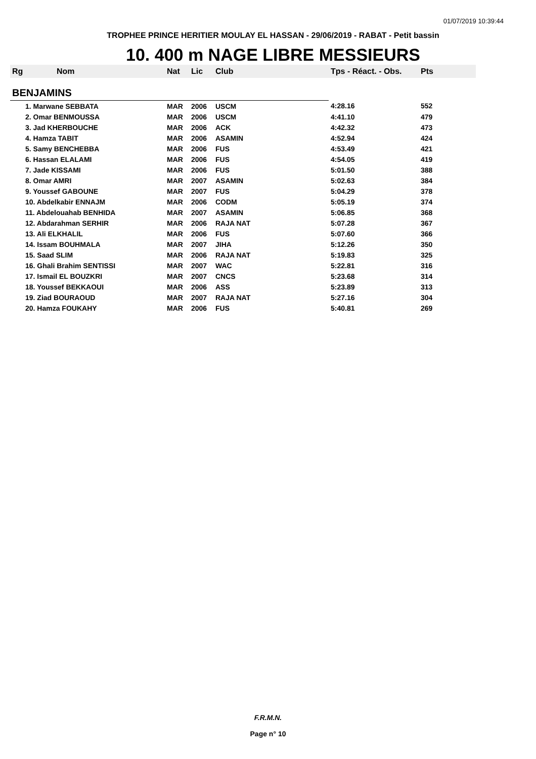01/07/2019 10:39:44
TROPHEE PRINCE HERITIER MOULAY EL HASSAN - 29/06/2019 - RABAT - Petit bassin
10. 400 m NAGE LIBRE MESSIEURS
| Rg | Nom | Nat | Lic | Club | Tps - Réact. - Obs. | Pts |
| --- | --- | --- | --- | --- | --- | --- |
| BENJAMINS | | | | | | |
| 1. Marwane SEBBATA | | MAR | 2006 | USCM | 4:28.16 | 552 |
| 2. Omar BENMOUSSA | | MAR | 2006 | USCM | 4:41.10 | 479 |
| 3. Jad KHERBOUCHE | | MAR | 2006 | ACK | 4:42.32 | 473 |
| 4. Hamza TABIT | | MAR | 2006 | ASAMIN | 4:52.94 | 424 |
| 5. Samy BENCHEBBA | | MAR | 2006 | FUS | 4:53.49 | 421 |
| 6. Hassan ELALAMI | | MAR | 2006 | FUS | 4:54.05 | 419 |
| 7. Jade KISSAMI | | MAR | 2006 | FUS | 5:01.50 | 388 |
| 8. Omar AMRI | | MAR | 2007 | ASAMIN | 5:02.63 | 384 |
| 9. Youssef GABOUNE | | MAR | 2007 | FUS | 5:04.29 | 378 |
| 10. Abdelkabir ENNAJM | | MAR | 2006 | CODM | 5:05.19 | 374 |
| 11. Abdelouahab BENHIDA | | MAR | 2007 | ASAMIN | 5:06.85 | 368 |
| 12. Abdarahman SERHIR | | MAR | 2006 | RAJA NAT | 5:07.28 | 367 |
| 13. Ali ELKHALIL | | MAR | 2006 | FUS | 5:07.60 | 366 |
| 14. Issam BOUHMALA | | MAR | 2007 | JIHA | 5:12.26 | 350 |
| 15. Saad SLIM | | MAR | 2006 | RAJA NAT | 5:19.83 | 325 |
| 16. Ghali Brahim SENTISSI | | MAR | 2007 | WAC | 5:22.81 | 316 |
| 17. Ismail EL BOUZKRI | | MAR | 2007 | CNCS | 5:23.68 | 314 |
| 18. Youssef BEKKAOUI | | MAR | 2006 | ASS | 5:23.89 | 313 |
| 19. Ziad BOURAOUD | | MAR | 2007 | RAJA NAT | 5:27.16 | 304 |
| 20. Hamza FOUKAHY | | MAR | 2006 | FUS | 5:40.81 | 269 |
F.R.M.N.
Page n° 10